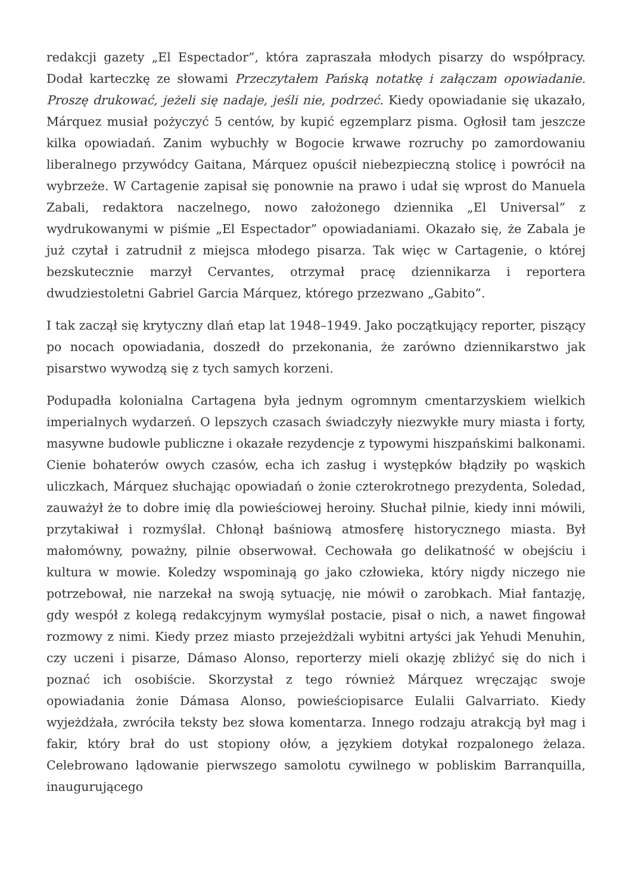redakcji gazety „El Espectador”, która zapraszała młodych pisarzy do współpracy. Dodał karteczkę ze słowami Przeczytałem Pańską notatkę i załączam opowiadanie. Proszę drukować, jeżeli się nadaje, jeśli nie, podrzeć. Kiedy opowiadanie się ukazało, Márquez musiał pożyczyć 5 centów, by kupić egzemplarz pisma. Ogłosił tam jeszcze kilka opowiadań. Zanim wybuchły w Bogocie krwawe rozruchy po zamordowaniu liberalnego przywódcy Gaitana, Márquez opuścił niebezpieczną stolicę i powrócił na wybrzeże. W Cartagenie zapisał się ponownie na prawo i udał się wprost do Manuela Zabali, redaktora naczelnego, nowo założonego dziennika „El Universal” z wydrukowanymi w piśmie „El Espectador” opowiadaniami. Okazało się, że Zabala je już czytał i zatrudnił z miejsca młodego pisarza. Tak więc w Cartagenie, o której bezskutecznie marzył Cervantes, otrzymał pracę dziennikarza i reportera dwudziestoletni Gabriel Garcia Márquez, którego przezwano „Gabito”.
I tak zaczął się krytyczny dlań etap lat 1948–1949. Jako początkujący reporter, piszący po nocach opowiadania, doszedł do przekonania, że zarówno dziennikarstwo jak pisarstwo wywodzą się z tych samych korzeni.
Podupadła kolonialna Cartagena była jednym ogromnym cmentarzyskiem wielkich imperialnych wydarzeń. O lepszych czasach świadczyły niezwykłe mury miasta i forty, masywne budowle publiczne i okazałe rezydencje z typowymi hiszpańskimi balkonami. Cienie bohaterów owych czasów, echa ich zasług i występków błądziły po wąskich uliczkach, Márquez słuchając opowiadań o żonie czterokrotnego prezydenta, Soledad, zauważył że to dobre imię dla powieściowej heroiny. Słuchał pilnie, kiedy inni mówili, przytakiwał i rozmyślał. Chłonął baśniową atmosferę historycznego miasta. Był małomówny, poważny, pilnie obserwował. Cechowała go delikatność w obejściu i kultura w mowie. Koledzy wspominają go jako człowieka, który nigdy niczego nie potrzebował, nie narzekał na swoją sytuację, nie mówił o zarobkach. Miał fantazję, gdy wespół z kolegą redakcyjnym wymyślał postacie, pisał o nich, a nawet fingował rozmowy z nimi. Kiedy przez miasto przejeżdżali wybitni artyści jak Yehudi Menuhin, czy uczeni i pisarze, Dámaso Alonso, reporterzy mieli okazję zbliżyć się do nich i poznać ich osobiście. Skorzystał z tego również Márquez wręczając swoje opowiadania żonie Dámasa Alonso, powieściopisarce Eulalii Galvarriato. Kiedy wyjeżdżała, zwróciła teksty bez słowa komentarza. Innego rodzaju atrakcją był mag i fakir, który brał do ust stopiony ołów, a językiem dotykał rozpalonego żelaza. Celebrowano lądowanie pierwszego samolotu cywilnego w pobliskim Barranquilla, inaugurującego